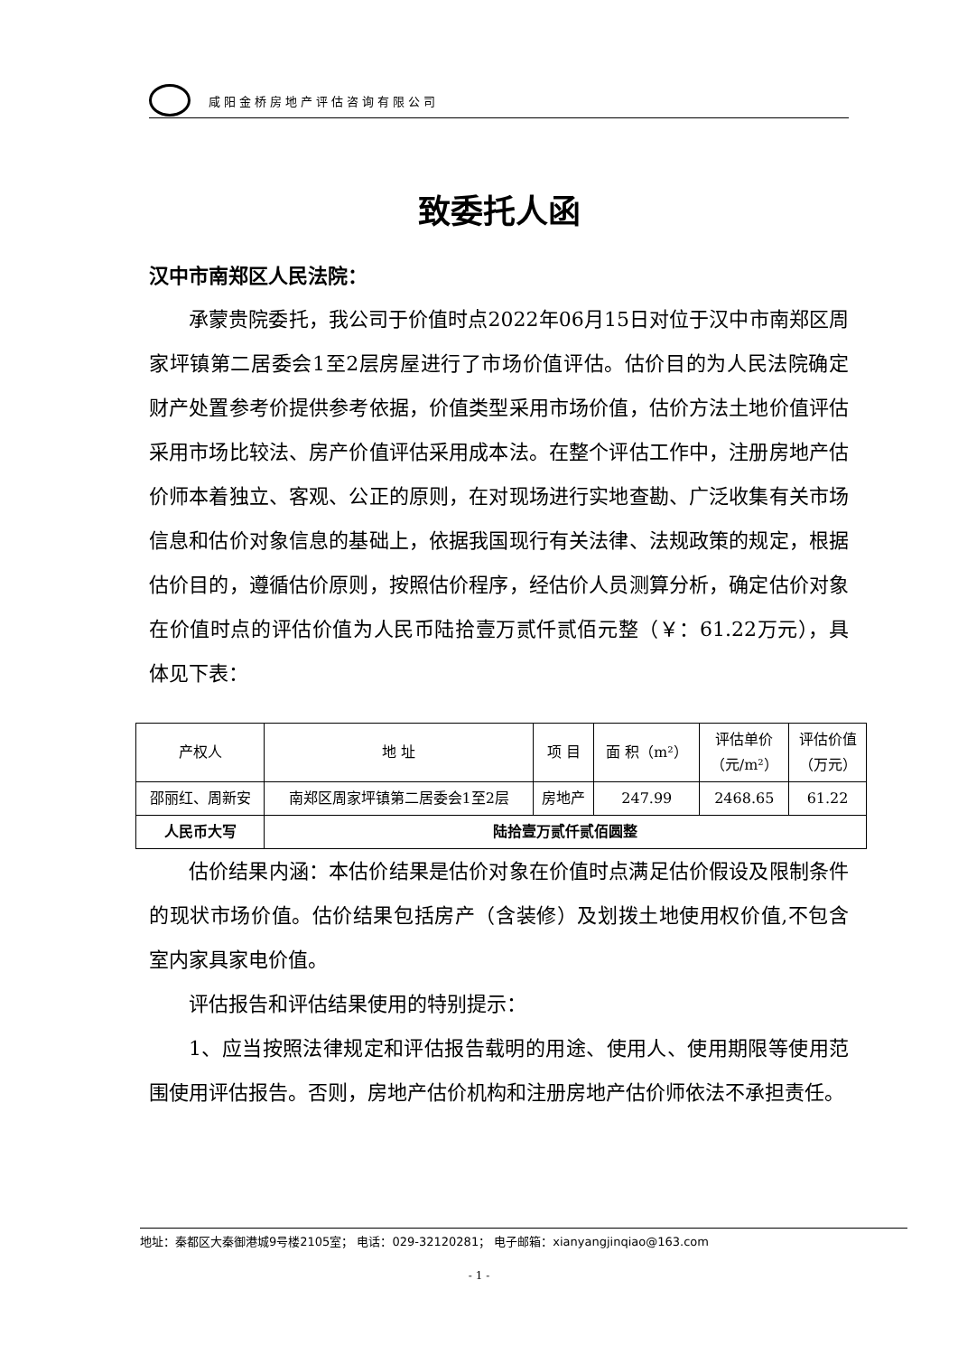咸阳金桥房地产评估咨询有限公司
致委托人函
汉中市南郑区人民法院：
承蒙贵院委托，我公司于价值时点2022年06月15日对位于汉中市南郑区周家坪镇第二居委会1至2层房屋进行了市场价值评估。估价目的为人民法院确定财产处置参考价提供参考依据，价值类型采用市场价值，估价方法土地价值评估采用市场比较法、房产价值评估采用成本法。在整个评估工作中，注册房地产估价师本着独立、客观、公正的原则，在对现场进行实地查勘、广泛收集有关市场信息和估价对象信息的基础上，依据我国现行有关法律、法规政策的规定，根据估价目的，遵循估价原则，按照估价程序，经估价人员测算分析，确定估价对象在价值时点的评估价值为人民币陆拾壹万贰仟贰佰元整（￥：61.22万元），具体见下表：
| 产权人 | 地 址 | 项 目 | 面 积（m²） | 评估单价 （元/m²） | 评估价值 （万元） |
| --- | --- | --- | --- | --- | --- |
| 邵丽红、周新安 | 南郑区周家坪镇第二居委会1至2层 | 房地产 | 247.99 | 2468.65 | 61.22 |
| 人民币大写 | 陆拾壹万贰仟贰佰圆整 | | | | |
估价结果内涵：本估价结果是估价对象在价值时点满足估价假设及限制条件的现状市场价值。估价结果包括房产（含装修）及划拨土地使用权价值,不包含室内家具家电价值。
评估报告和评估结果使用的特别提示：
1、应当按照法律规定和评估报告载明的用途、使用人、使用期限等使用范围使用评估报告。否则，房地产估价机构和注册房地产估价师依法不承担责任。
地址：秦都区大秦御港城9号楼2105室； 电话：029-32120281； 电子邮箱：xianyangjinqiao@163.com
- 1 -